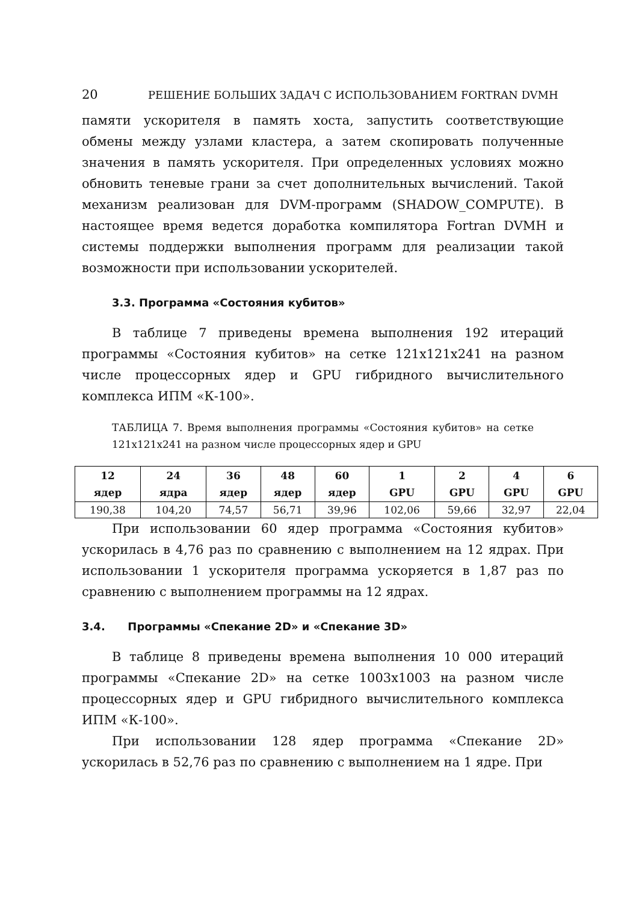20 РЕШЕНИЕ БОЛЬШИХ ЗАДАЧ С ИСПОЛЬЗОВАНИЕМ FORTRAN DVMH
памяти ускорителя в память хоста, запустить соответствующие обмены между узлами кластера, а затем скопировать полученные значения в память ускорителя. При определенных условиях можно обновить теневые грани за счет дополнительных вычислений. Такой механизм реализован для DVM-программ (SHADOW_COMPUTE). В настоящее время ведется доработка компилятора Fortran DVMH и системы поддержки выполнения программ для реализации такой возможности при использовании ускорителей.
3.3. Программа «Состояния кубитов»
В таблице 7 приведены времена выполнения 192 итераций программы «Состояния кубитов» на сетке 121x121x241 на разном числе процессорных ядер и GPU гибридного вычислительного комплекса ИПМ «К-100».
ТАБЛИЦА 7. Время выполнения программы «Состояния кубитов» на сетке 121x121x241 на разном числе процессорных ядер и GPU
| 12 ядер | 24 ядра | 36 ядер | 48 ядер | 60 ядер | 1 GPU | 2 GPU | 4 GPU | 6 GPU |
| --- | --- | --- | --- | --- | --- | --- | --- | --- |
| 190,38 | 104,20 | 74,57 | 56,71 | 39,96 | 102,06 | 59,66 | 32,97 | 22,04 |
При использовании 60 ядер программа «Состояния кубитов» ускорилась в 4,76 раз по сравнению с выполнением на 12 ядрах. При использовании 1 ускорителя программа ускоряется в 1,87 раз по сравнению с выполнением программы на 12 ядрах.
3.4. Программы «Спекание 2D» и «Спекание 3D»
В таблице 8 приведены времена выполнения 10 000 итераций программы «Спекание 2D» на сетке 1003x1003 на разном числе процессорных ядер и GPU гибридного вычислительного комплекса ИПМ «К-100».
При использовании 128 ядер программа «Спекание 2D» ускорилась в 52,76 раз по сравнению с выполнением на 1 ядре. При